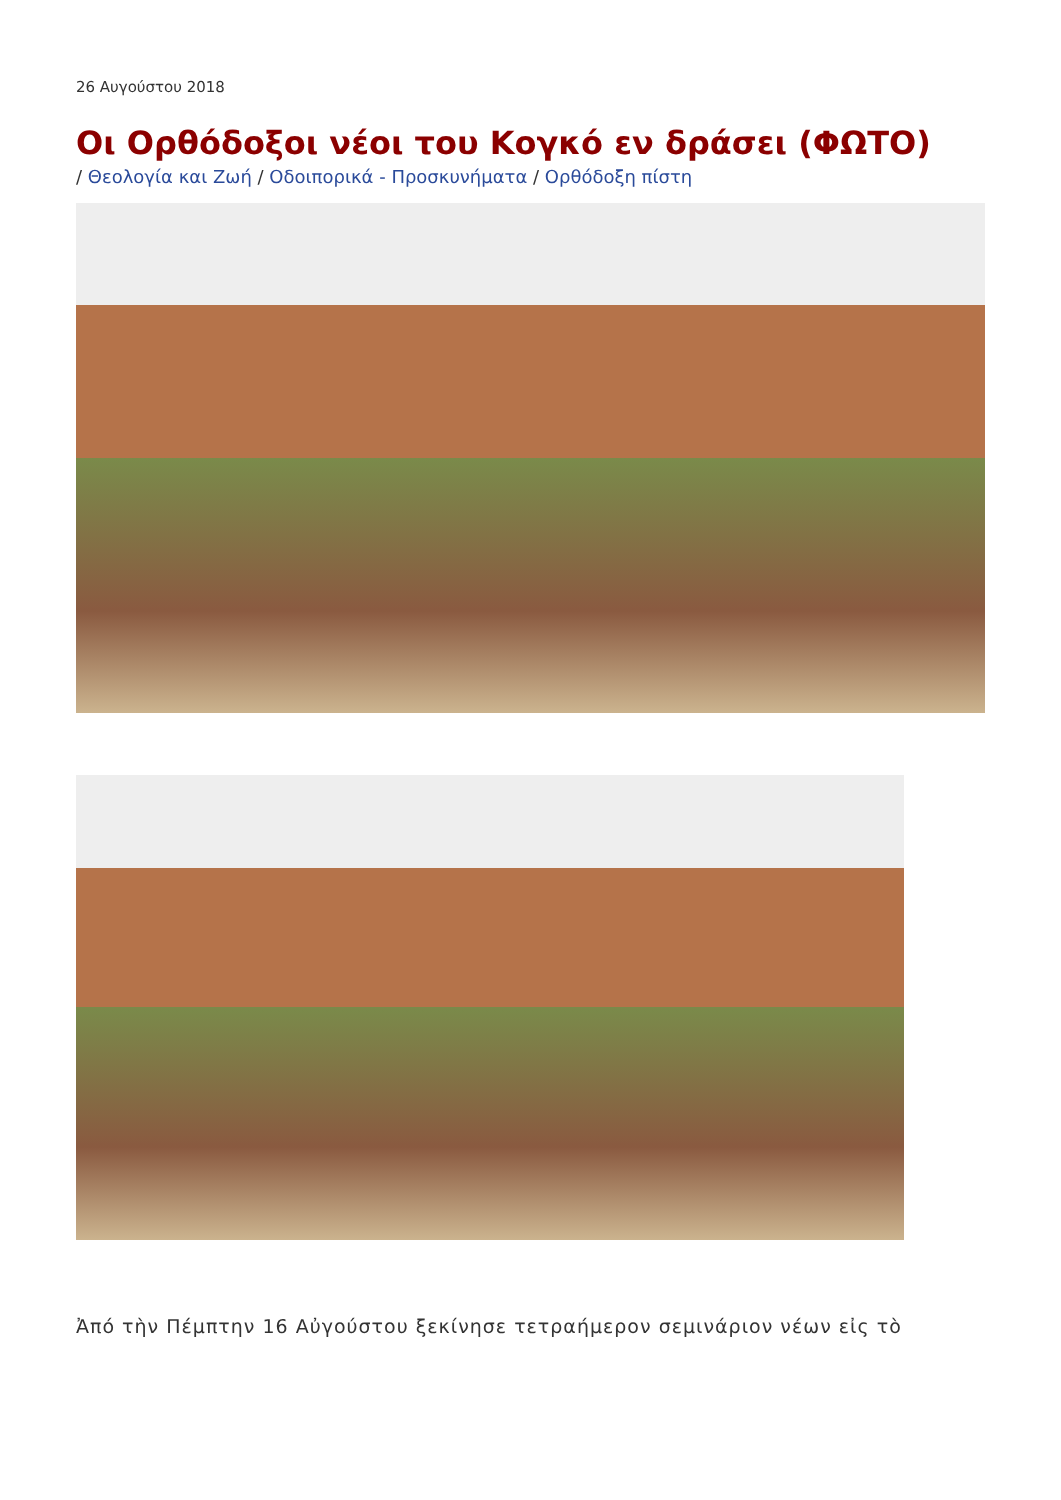26 Αυγούστου 2018
Οι Ορθόδοξοι νέοι του Κογκό εν δράσει (ΦΩΤΟ)
/ Θεολογία και Ζωή / Οδοιπορικά - Προσκυνήματα / Ορθόδοξη πίστη
Ἀπό τὴν Πέμπτην 16 Αὐγούστου ξεκίνησε τετραήμερον σεμινάριον νέων εἰς τὸ